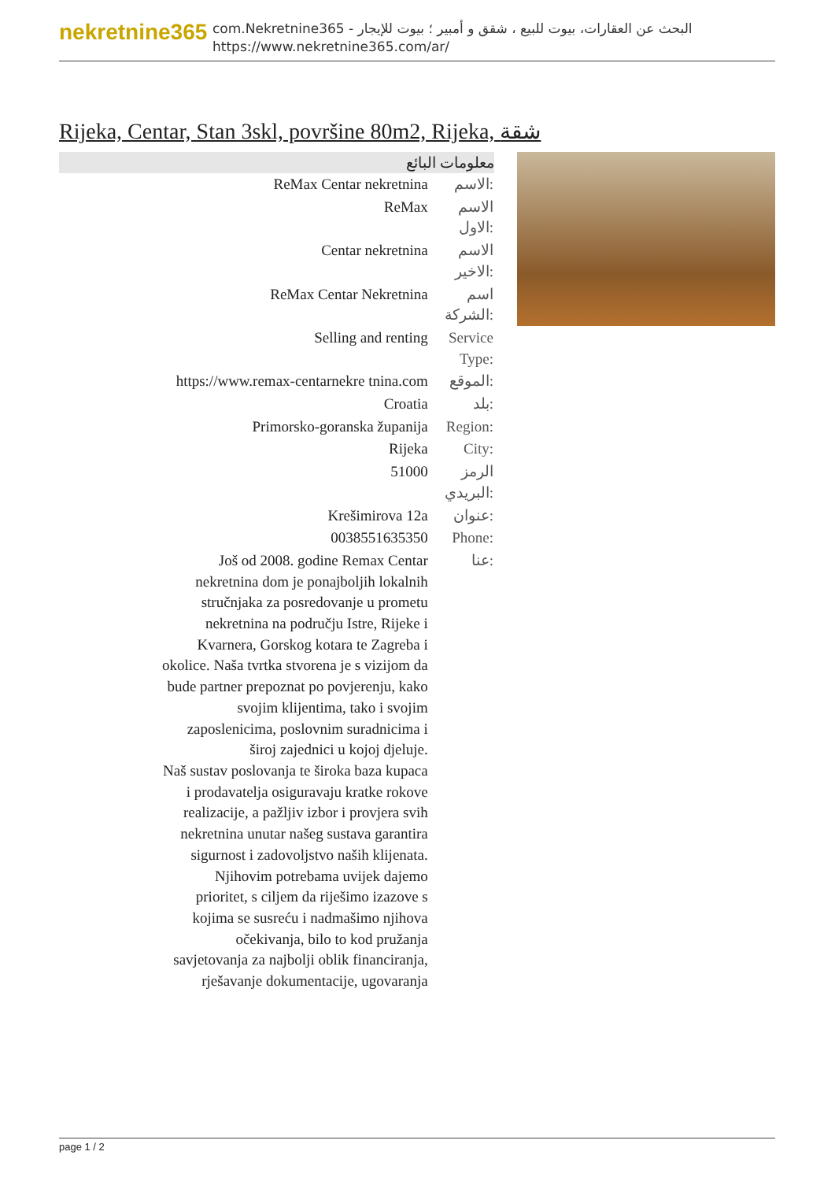nekretnine365
com.Nekretnine365 - البحث عن العقارات، بيوت للبيع ، شقق و أمبير ؛ بيوت للإيجار
https://www.nekretnine365.com/ar/
Rijeka, Centar, Stan 3skl, površine 80m2, Rijeka, شقة
| معلومات البائع | |
| --- | --- |
| ReMax Centar nekretnina | الاسم: |
| ReMax | الاسم الاول: |
| Centar nekretnina | الاسم الاخير: |
| ReMax Centar Nekretnina | اسم الشركة: |
| Selling and renting | Service Type: |
| https://www.remax-centarnekre tnina.com | الموقع: |
| Croatia | بلد: |
| Primorsko-goranska županija | Region: |
| Rijeka | City: |
| 51000 | الرمز البريدي: |
| Krešimirova 12a | عنوان: |
| 0038551635350 | Phone: |
| Još od 2008. godine Remax Centar nekretnina dom je ponajboljih lokalnih stručnjaka za posredovanje u prometu nekretnina na području Istre, Rijeke i Kvarnera, Gorskog kotara te Zagreba i okolice. Naša tvrtka stvorena je s vizijom da bude partner prepoznat po povjerenju, kako svojim klijentima, tako i svojim zaposlenicima, poslovnim suradnicima i široj zajednici u kojoj djeluje. Naš sustav poslovanja te široka baza kupaca i prodavatelja osiguravaju kratke rokove realizacije, a pažljiv izbor i provjera svih nekretnina unutar našeg sustava garantira sigurnost i zadovoljstvo naših klijenata. Njihovim potrebama uvijek dajemo prioritet, s ciljem da riješimo izazove s kojima se susreću i nadmašimo njihova očekivanja, bilo to kod pružanja savjetovanja za najbolji oblik financiranja, rješavanje dokumentacije, ugovaranja | عنا: |
page 1 / 2